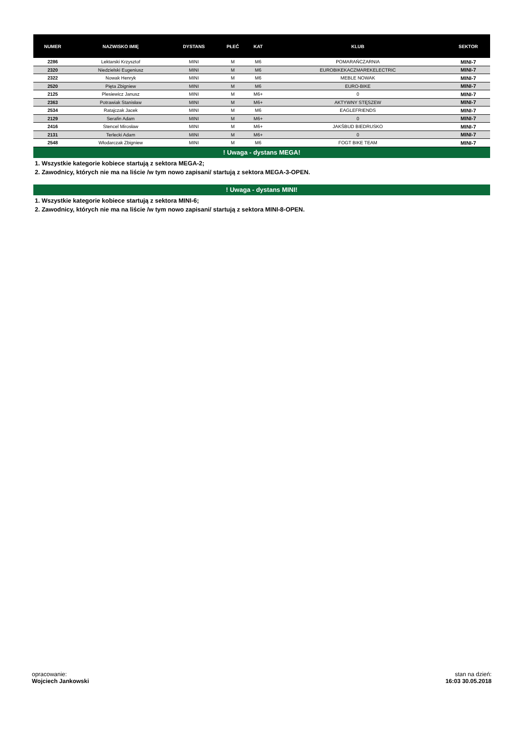| NUMER | NAZWISKO IMIĘ | DYSTANS | PŁEĆ | KAT | KLUB | SEKTOR |
| --- | --- | --- | --- | --- | --- | --- |
| 2286 | Lektarski Krzysztof | MINI | M | M6 | POMARAŃCZARNIA | MINI-7 |
| 2320 | Niedzielski Eugeniusz | MINI | M | M6 | EUROBIKEKACZMAREKELECTRIC | MINI-7 |
| 2322 | Nowak Henryk | MINI | M | M6 | MEBLE NOWAK | MINI-7 |
| 2520 | Pięta Zbigniew | MINI | M | M6 | EURO-BIKE | MINI-7 |
| 2125 | Plesiewicz Janusz | MINI | M | M6+ | 0 | MINI-7 |
| 2363 | Potrawiak Stanisław | MINI | M | M6+ | AKTYWNY STĘSZEW | MINI-7 |
| 2534 | Ratajczak Jacek | MINI | M | M6 | EAGLEFRIENDS | MINI-7 |
| 2129 | Serafin Adam | MINI | M | M6+ | 0 | MINI-7 |
| 2416 | Stencel Mirosław | MINI | M | M6+ | JAKŚBUD BIEDRUSKO | MINI-7 |
| 2131 | Terlecki Adam | MINI | M | M6+ | 0 | MINI-7 |
| 2548 | Włodarczak Zbigniew | MINI | M | M6 | FOGT BIKE TEAM | MINI-7 |
! Uwaga - dystans MEGA!
1. Wszystkie kategorie kobiece startują z sektora MEGA-2;
2. Zawodnicy, których nie ma na liście /w tym nowo zapisani/ startują z sektora MEGA-3-OPEN.
! Uwaga - dystans MINI!
1. Wszystkie kategorie kobiece startują z sektora MINI-6;
2. Zawodnicy, których nie ma na liście /w tym nowo zapisani/ startują z sektora MINI-8-OPEN.
opracowanie:
Wojciech Jankowski
stan na dzień:
16:03 30.05.2018